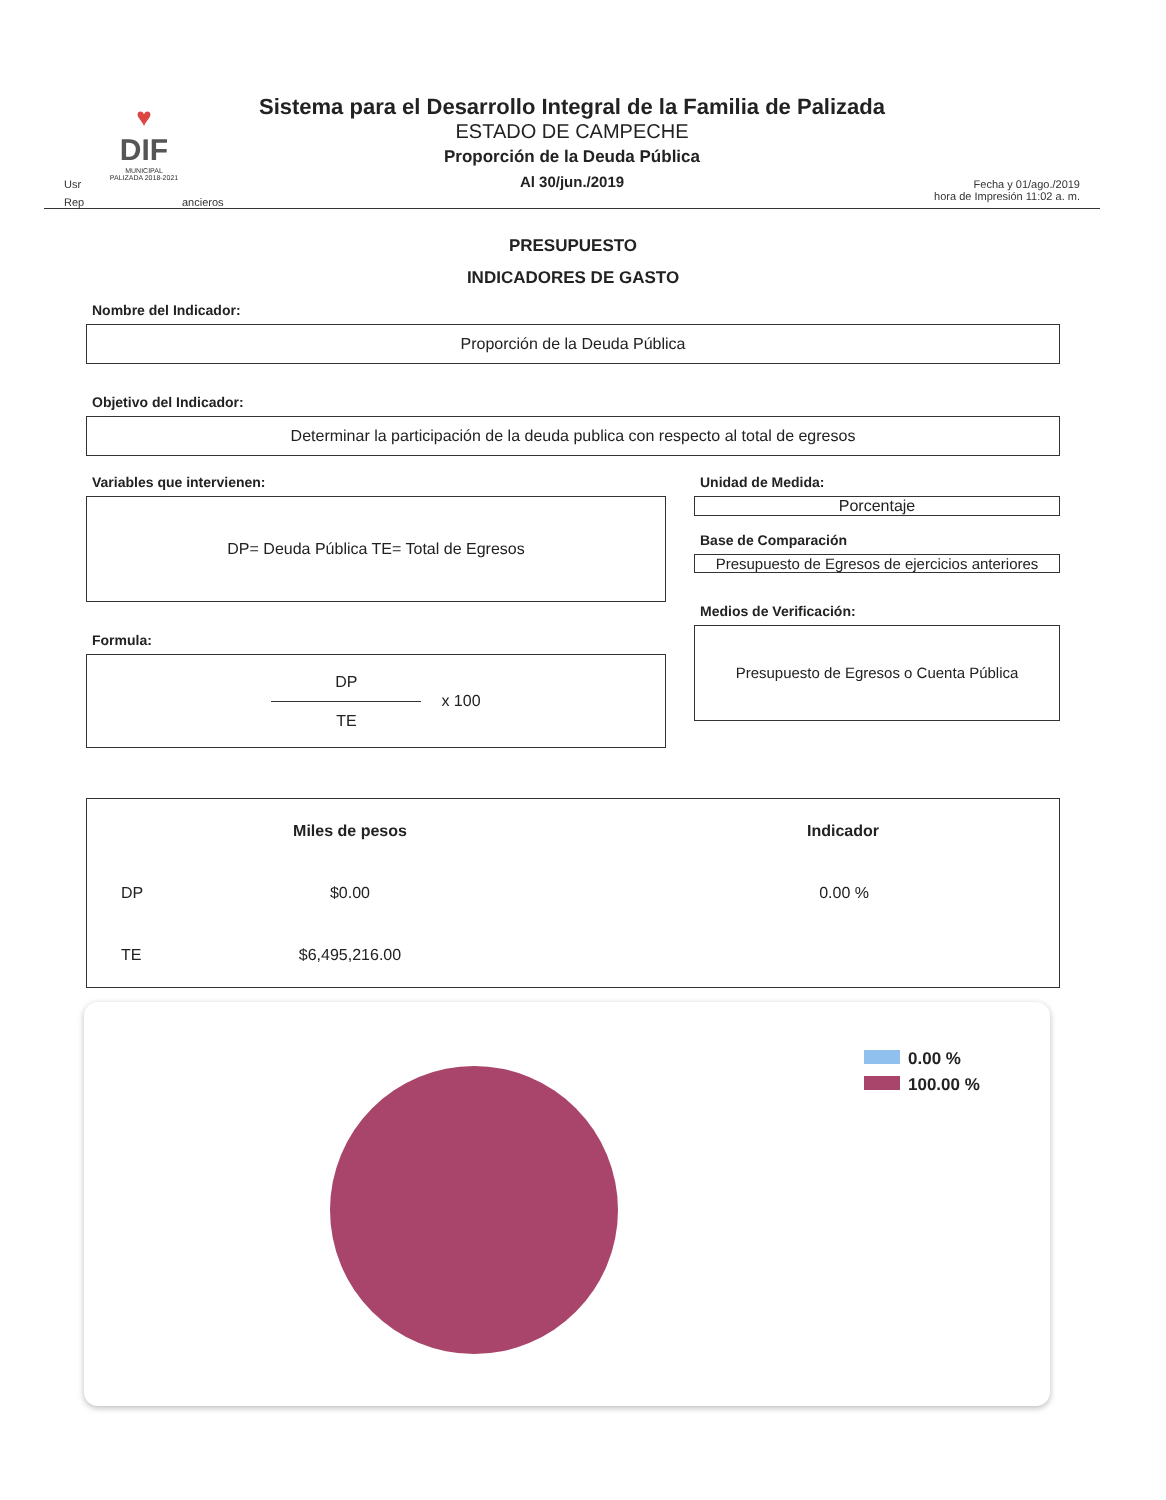♥
DIF
MUNICIPAL
PALIZADA 2018-2021
Usr
Rep ancieros
Sistema para el Desarrollo Integral de la Familia de Palizada
ESTADO DE CAMPECHE
Proporción de la Deuda Pública
Al 30/jun./2019
Fecha y 01/ago./2019
hora de Impresión 11:02 a. m.
PRESUPUESTO
INDICADORES DE GASTO
Nombre del Indicador:
Proporción de la Deuda Pública
Objetivo del Indicador:
Determinar la participación de la deuda publica con respecto al total de egresos
Variables que intervienen:
DP= Deuda Pública TE= Total de Egresos
Formula:
DP
TE
x 100
Unidad de Medida:
Porcentaje
Base de Comparación
Presupuesto de Egresos de ejercicios anteriores
Medios de Verificación:
Presupuesto de Egresos o Cuenta Pública
| | Miles de pesos | Indicador |
| --- | --- | --- |
| DP | $0.00 | 0.00 % |
| TE | $6,495,216.00 | |
0.00 %
100.00 %